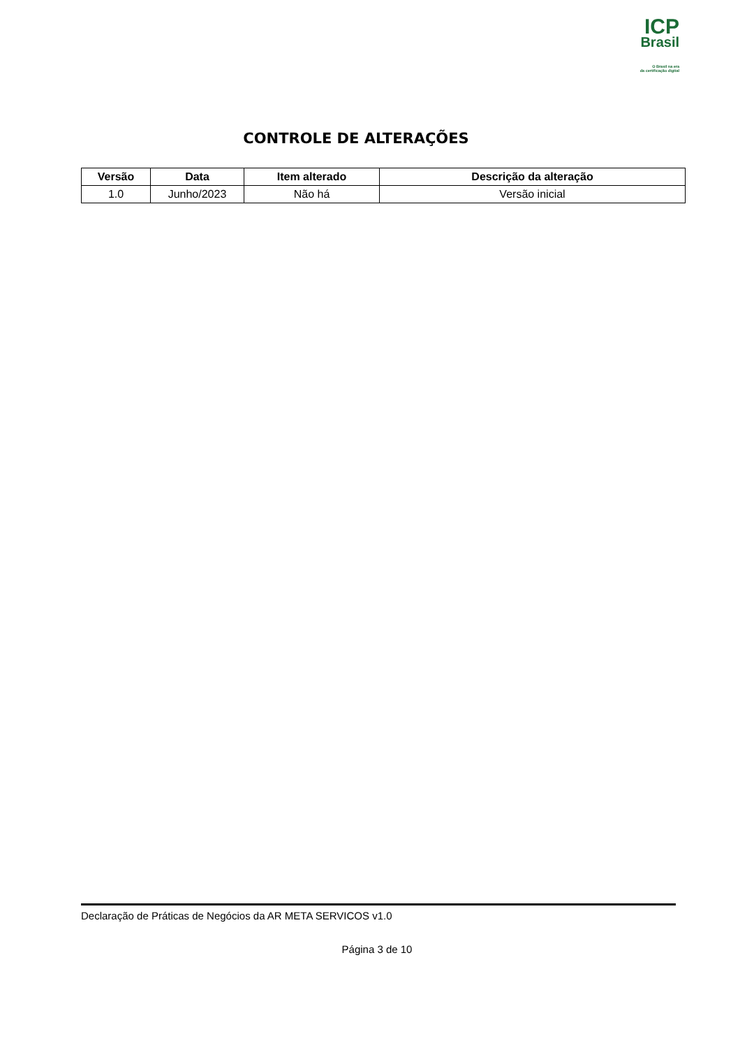ICP
Brasil
O Brasil na era
da certificação digital
CONTROLE DE ALTERAÇÕES
| Versão | Data | Item alterado | Descrição da alteração |
| --- | --- | --- | --- |
| 1.0 | Junho/2023 | Não há | Versão inicial |
Declaração de Práticas de Negócios da AR META SERVICOS v1.0
Página 3 de 10